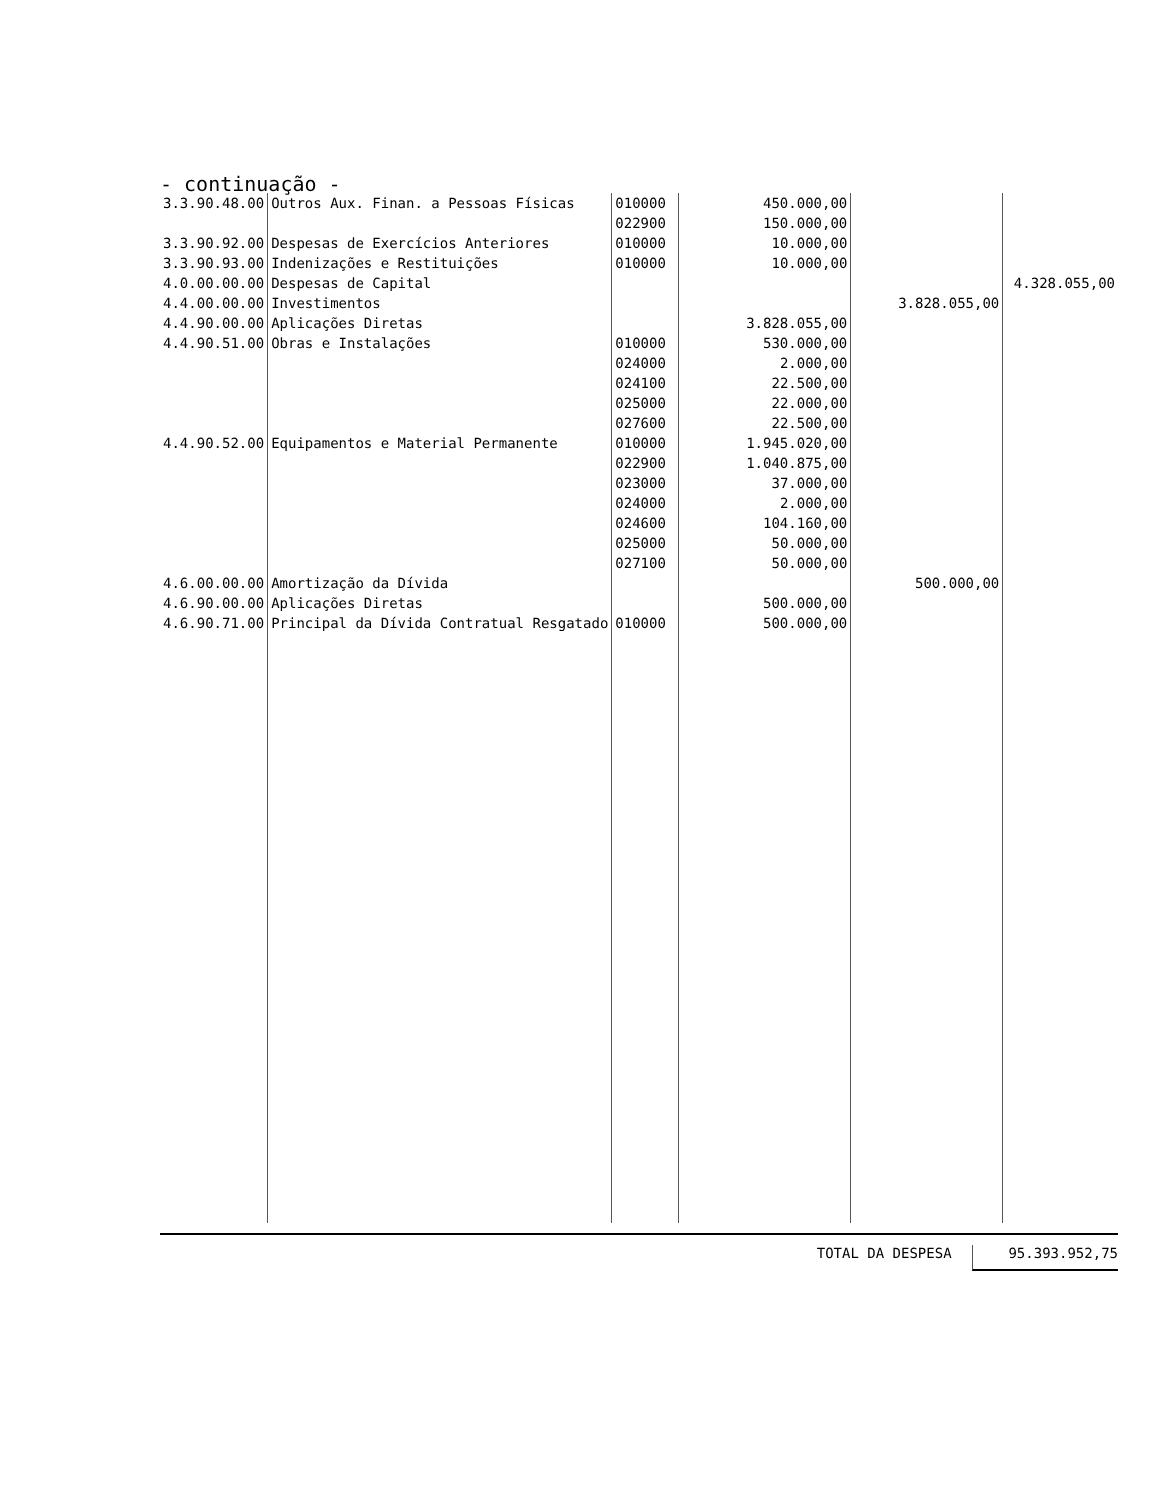- continuação -
| 3.3.90.48.00 | Outros Aux. Finan. a Pessoas Físicas | 010000 022900 | 450.000,00 150.000,00 | | |
| 3.3.90.92.00 | Despesas de Exercícios Anteriores | 010000 | 10.000,00 | | |
| 3.3.90.93.00 | Indenizações e Restituições | 010000 | 10.000,00 | | |
| 4.0.00.00.00 | Despesas de Capital | | | | 4.328.055,00 |
| 4.4.00.00.00 | Investimentos | | | 3.828.055,00 | |
| 4.4.90.00.00 | Aplicações Diretas | | 3.828.055,00 | | |
| 4.4.90.51.00 | Obras e Instalações | 010000 024000 024100 025000 027600 | 530.000,00 2.000,00 22.500,00 22.000,00 22.500,00 | | |
| 4.4.90.52.00 | Equipamentos e Material Permanente | 010000 022900 023000 024000 024600 025000 027100 | 1.945.020,00 1.040.875,00 37.000,00 2.000,00 104.160,00 50.000,00 50.000,00 | | |
| 4.6.00.00.00 | Amortização da Dívida | | | 500.000,00 | |
| 4.6.90.00.00 | Aplicações Diretas | | 500.000,00 | | |
| 4.6.90.71.00 | Principal da Dívida Contratual Resgatado | 010000 | 500.000,00 | | |
TOTAL DA DESPESA 95.393.952,75